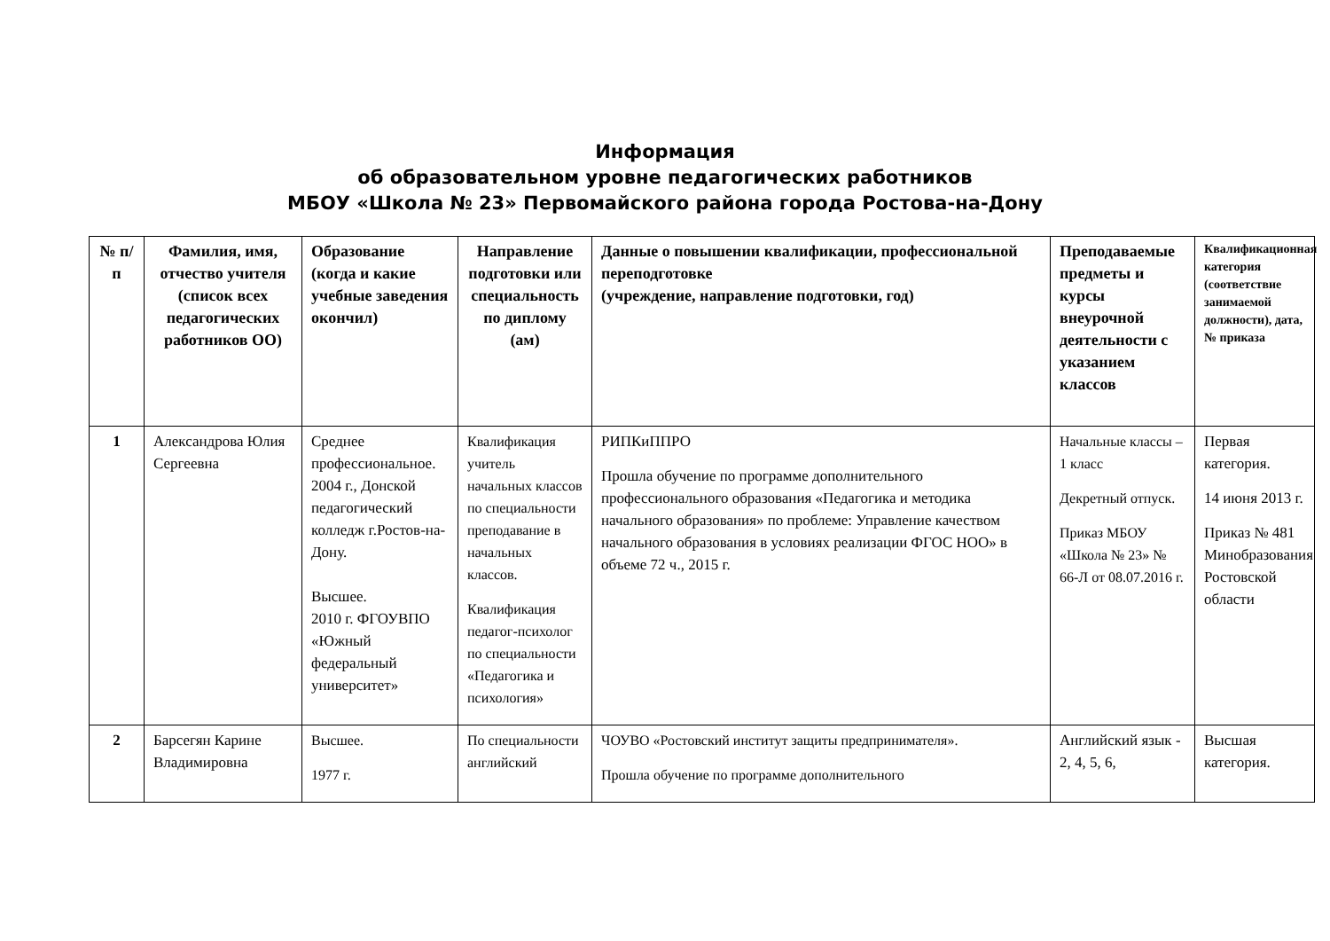Информация
об образовательном уровне педагогических работников
МБОУ «Школа № 23» Первомайского района города Ростова-на-Дону
| № п/п | Фамилия, имя, отчество учителя (список всех педагогических работников ОО) | Образование (когда и какие учебные заведения окончил) | Направление подготовки или специальность по диплому (ам) | Данные о повышении квалификации, профессиональной переподготовке (учреждение, направление подготовки, год) | Преподаваемые предметы и курсы внеурочной деятельности с указанием классов | Квалификационная категория (соответствие занимаемой должности), дата, № приказа |
| --- | --- | --- | --- | --- | --- | --- |
| 1 | Александрова Юлия Сергеевна | Среднее профессиональное. 2004 г., Донской педагогический колледж г.Ростов-на-Дону. Высшее. 2010 г. ФГОУВПО «Южный федеральный университет» | Квалификация учитель начальных классов по специальности преподавание в начальных классов. Квалификация педагог-психолог по специальности «Педагогика и психология» | РИПКиППРО Прошла обучение по программе дополнительного профессионального образования «Педагогика и методика начального образования» по проблеме: Управление качеством начального образования в условиях реализации ФГОС НОО» в объеме 72 ч., 2015 г. | Начальные классы – 1 класс Декретный отпуск. Приказ МБОУ «Школа № 23» № 66-Л от 08.07.2016 г. | Первая категория. 14 июня 2013 г. Приказ № 481 Минобразования Ростовской области |
| 2 | Барсегян Карине Владимировна | Высшее. 1977 г. | По специальности английский | ЧОУВО «Ростовский институт защиты предпринимателя». Прошла обучение по программе дополнительного | Английский язык - 2, 4, 5, 6, | Высшая категория. |